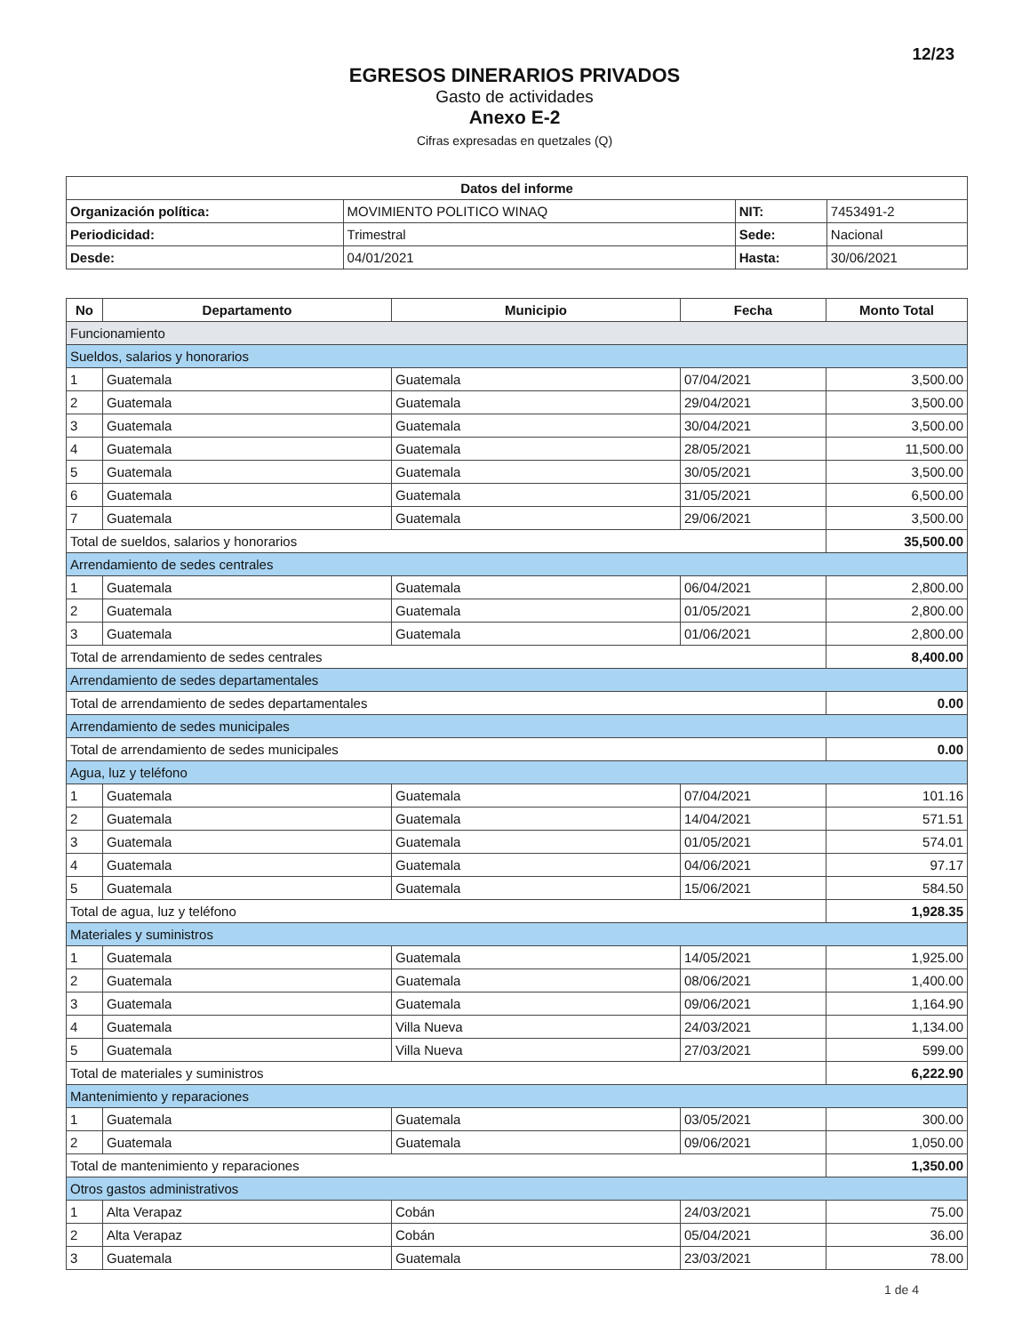12/23
EGRESOS DINERARIOS PRIVADOS
Gasto de actividades
Anexo E-2
Cifras expresadas en quetzales (Q)
| Datos del informe | | | |
| --- | --- | --- | --- |
| Organización política: | MOVIMIENTO POLITICO WINAQ | NIT: | 7453491-2 |
| Periodicidad: | Trimestral | Sede: | Nacional |
| Desde: | 04/01/2021 | Hasta: | 30/06/2021 |
| No | Departamento | Municipio | Fecha | Monto Total |
| --- | --- | --- | --- | --- |
| Funcionamiento | | | | |
| Sueldos, salarios y honorarios | | | | |
| 1 | Guatemala | Guatemala | 07/04/2021 | 3,500.00 |
| 2 | Guatemala | Guatemala | 29/04/2021 | 3,500.00 |
| 3 | Guatemala | Guatemala | 30/04/2021 | 3,500.00 |
| 4 | Guatemala | Guatemala | 28/05/2021 | 11,500.00 |
| 5 | Guatemala | Guatemala | 30/05/2021 | 3,500.00 |
| 6 | Guatemala | Guatemala | 31/05/2021 | 6,500.00 |
| 7 | Guatemala | Guatemala | 29/06/2021 | 3,500.00 |
| Total de sueldos, salarios y honorarios | | | | 35,500.00 |
| Arrendamiento de sedes centrales | | | | |
| 1 | Guatemala | Guatemala | 06/04/2021 | 2,800.00 |
| 2 | Guatemala | Guatemala | 01/05/2021 | 2,800.00 |
| 3 | Guatemala | Guatemala | 01/06/2021 | 2,800.00 |
| Total de arrendamiento de sedes centrales | | | | 8,400.00 |
| Arrendamiento de sedes departamentales | | | | |
| Total de arrendamiento de sedes departamentales | | | | 0.00 |
| Arrendamiento de sedes municipales | | | | |
| Total de arrendamiento de sedes municipales | | | | 0.00 |
| Agua, luz y teléfono | | | | |
| 1 | Guatemala | Guatemala | 07/04/2021 | 101.16 |
| 2 | Guatemala | Guatemala | 14/04/2021 | 571.51 |
| 3 | Guatemala | Guatemala | 01/05/2021 | 574.01 |
| 4 | Guatemala | Guatemala | 04/06/2021 | 97.17 |
| 5 | Guatemala | Guatemala | 15/06/2021 | 584.50 |
| Total de agua, luz y teléfono | | | | 1,928.35 |
| Materiales y suministros | | | | |
| 1 | Guatemala | Guatemala | 14/05/2021 | 1,925.00 |
| 2 | Guatemala | Guatemala | 08/06/2021 | 1,400.00 |
| 3 | Guatemala | Guatemala | 09/06/2021 | 1,164.90 |
| 4 | Guatemala | Villa Nueva | 24/03/2021 | 1,134.00 |
| 5 | Guatemala | Villa Nueva | 27/03/2021 | 599.00 |
| Total de materiales y suministros | | | | 6,222.90 |
| Mantenimiento y reparaciones | | | | |
| 1 | Guatemala | Guatemala | 03/05/2021 | 300.00 |
| 2 | Guatemala | Guatemala | 09/06/2021 | 1,050.00 |
| Total de mantenimiento y reparaciones | | | | 1,350.00 |
| Otros gastos administrativos | | | | |
| 1 | Alta Verapaz | Cobán | 24/03/2021 | 75.00 |
| 2 | Alta Verapaz | Cobán | 05/04/2021 | 36.00 |
| 3 | Guatemala | Guatemala | 23/03/2021 | 78.00 |
1 de 4